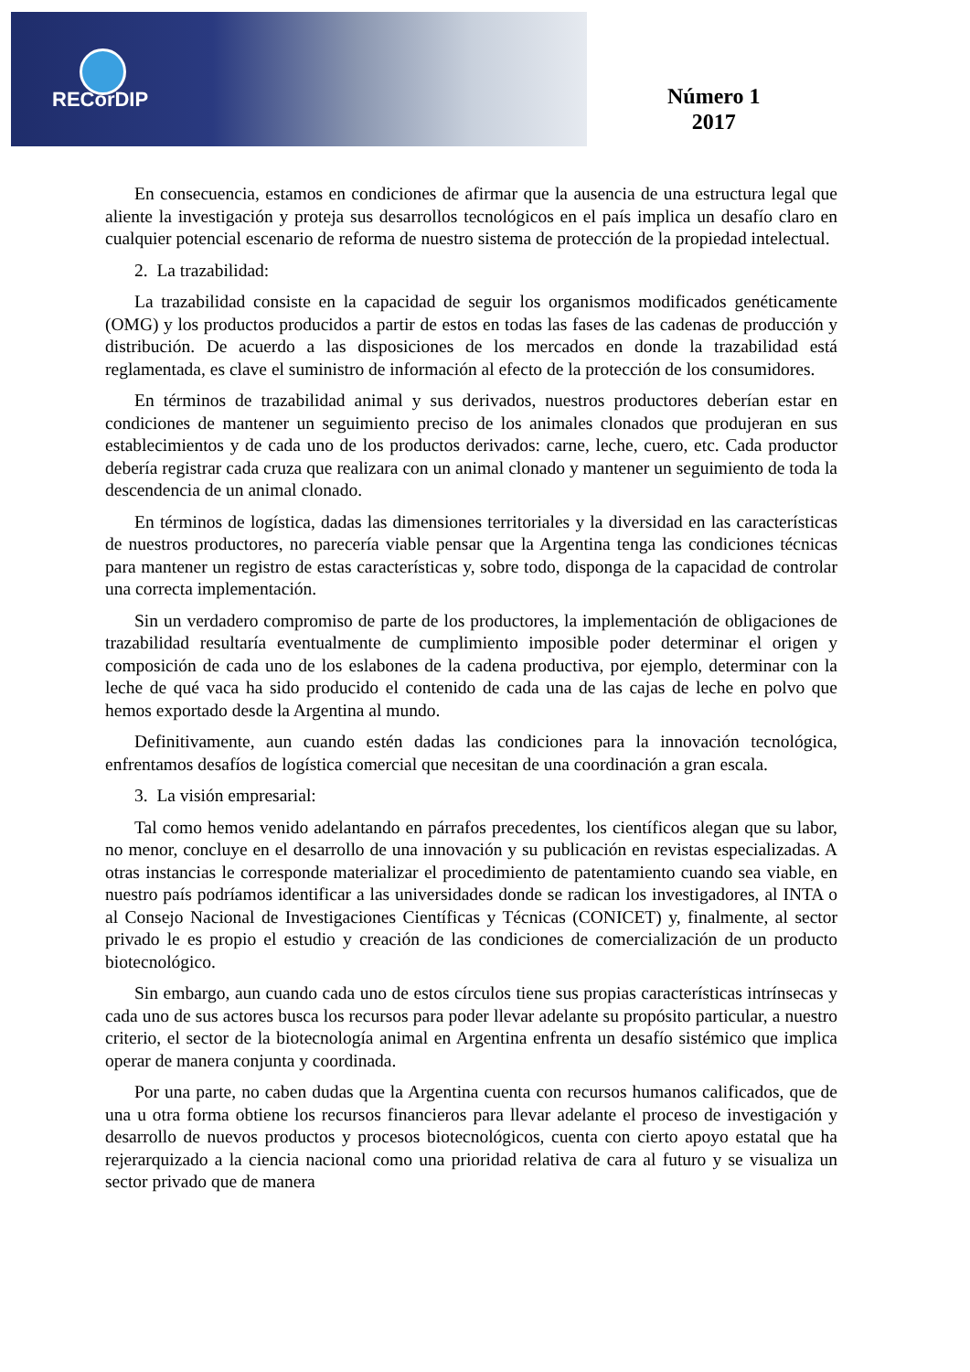RECorDIP
Número 1
2017
En consecuencia, estamos en condiciones de afirmar que la ausencia de una estructura legal que aliente la investigación y proteja sus desarrollos tecnológicos en el país implica un desafío claro en cualquier potencial escenario de reforma de nuestro sistema de protección de la propiedad intelectual.
2. La trazabilidad:
La trazabilidad consiste en la capacidad de seguir los organismos modificados genéticamente (OMG) y los productos producidos a partir de estos en todas las fases de las cadenas de producción y distribución. De acuerdo a las disposiciones de los mercados en donde la trazabilidad está reglamentada, es clave el suministro de información al efecto de la protección de los consumidores.
En términos de trazabilidad animal y sus derivados, nuestros productores deberían estar en condiciones de mantener un seguimiento preciso de los animales clonados que produjeran en sus establecimientos y de cada uno de los productos derivados: carne, leche, cuero, etc. Cada productor debería registrar cada cruza que realizara con un animal clonado y mantener un seguimiento de toda la descendencia de un animal clonado.
En términos de logística, dadas las dimensiones territoriales y la diversidad en las características de nuestros productores, no parecería viable pensar que la Argentina tenga las condiciones técnicas para mantener un registro de estas características y, sobre todo, disponga de la capacidad de controlar una correcta implementación.
Sin un verdadero compromiso de parte de los productores, la implementación de obligaciones de trazabilidad resultaría eventualmente de cumplimiento imposible poder determinar el origen y composición de cada uno de los eslabones de la cadena productiva, por ejemplo, determinar con la leche de qué vaca ha sido producido el contenido de cada una de las cajas de leche en polvo que hemos exportado desde la Argentina al mundo.
Definitivamente, aun cuando estén dadas las condiciones para la innovación tecnológica, enfrentamos desafíos de logística comercial que necesitan de una coordinación a gran escala.
3. La visión empresarial:
Tal como hemos venido adelantando en párrafos precedentes, los científicos alegan que su labor, no menor, concluye en el desarrollo de una innovación y su publicación en revistas especializadas. A otras instancias le corresponde materializar el procedimiento de patentamiento cuando sea viable, en nuestro país podríamos identificar a las universidades donde se radican los investigadores, al INTA o al Consejo Nacional de Investigaciones Científicas y Técnicas (CONICET) y, finalmente, al sector privado le es propio el estudio y creación de las condiciones de comercialización de un producto biotecnológico.
Sin embargo, aun cuando cada uno de estos círculos tiene sus propias características intrínsecas y cada uno de sus actores busca los recursos para poder llevar adelante su propósito particular, a nuestro criterio, el sector de la biotecnología animal en Argentina enfrenta un desafío sistémico que implica operar de manera conjunta y coordinada.
Por una parte, no caben dudas que la Argentina cuenta con recursos humanos calificados, que de una u otra forma obtiene los recursos financieros para llevar adelante el proceso de investigación y desarrollo de nuevos productos y procesos biotecnológicos, cuenta con cierto apoyo estatal que ha rejerarquizado a la ciencia nacional como una prioridad relativa de cara al futuro y se visualiza un sector privado que de manera